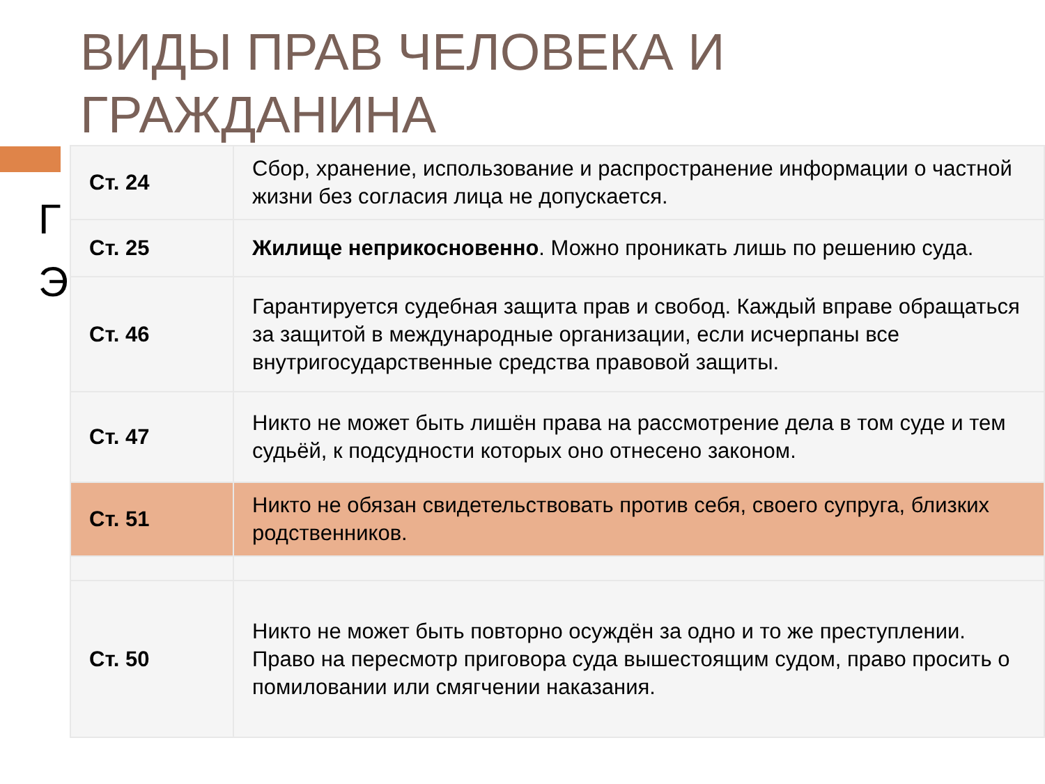ВИДЫ ПРАВ ЧЕЛОВЕКА И
ГРАЖДАНИНА
Г
Э
| Ст. 24 | Сбор, хранение, использование и распространение информации о частной жизни без согласия лица не допускается. |
| Ст. 25 | Жилище неприкосновенно . Можно проникать лишь по решению суда. |
| Ст. 46 | Гарантируется судебная защита прав и свобод. Каждый вправе обращаться за защитой в международные организации, если исчерпаны все внутригосударственные средства правовой защиты. |
| Ст. 47 | Никто не может быть лишён права на рассмотрение дела в том суде и тем судьёй, к подсудности которых оно отнесено законом. |
| Ст. 51 | Никто не обязан свидетельствовать против себя, своего супруга, близких родственников. |
| Ст. 50 | Никто не может быть повторно осуждён за одно и то же преступлении. Право на пересмотр приговора суда вышестоящим судом, право просить о помиловании или смягчении наказания. |